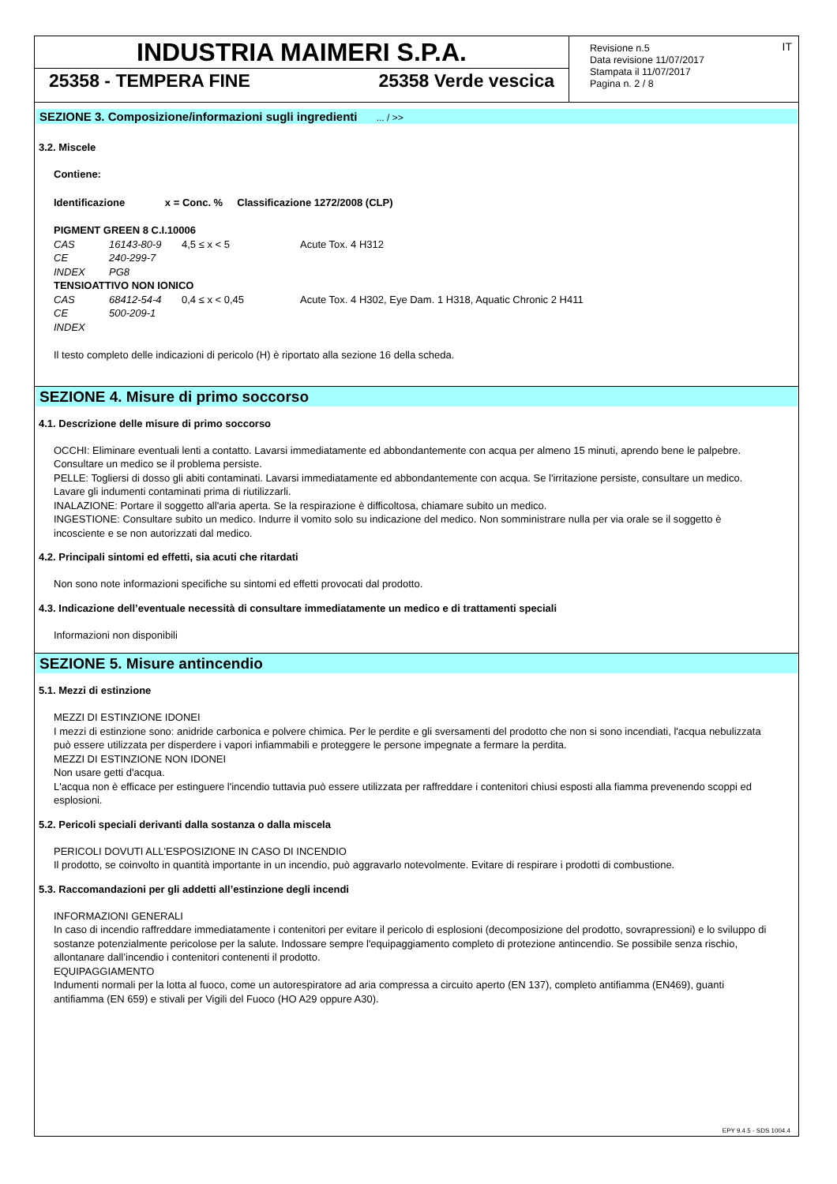INDUSTRIA MAIMERI S.P.A.
25358 - TEMPERA FINE 25358 Verde vescica
Revisione n.5
Data revisione 11/07/2017
Stampata il 11/07/2017
Pagina n. 2 / 8
IT
SEZIONE 3. Composizione/informazioni sugli ingredienti ... / >>
3.2. Miscele
Contiene:
Identificazione x = Conc. % Classificazione 1272/2008 (CLP)
| PIGMENT GREEN 8 C.I.10006 | | | |
| CAS | 16143-80-9 | 4,5 ≤ x < 5 | Acute Tox. 4 H312 |
| CE | 240-299-7 | | |
| INDEX | PG8 | | |
| TENSIOATTIVO NON IONICO | | | |
| CAS | 68412-54-4 | 0,4 ≤ x < 0,45 | Acute Tox. 4 H302, Eye Dam. 1 H318, Aquatic Chronic 2 H411 |
| CE | 500-209-1 | | |
| INDEX | | | |
Il testo completo delle indicazioni di pericolo (H) è riportato alla sezione 16 della scheda.
SEZIONE 4. Misure di primo soccorso
4.1. Descrizione delle misure di primo soccorso
OCCHI: Eliminare eventuali lenti a contatto. Lavarsi immediatamente ed abbondantemente con acqua per almeno 15 minuti, aprendo bene le palpebre. Consultare un medico se il problema persiste.
PELLE: Togliersi di dosso gli abiti contaminati. Lavarsi immediatamente ed abbondantemente con acqua. Se l'irritazione persiste, consultare un medico. Lavare gli indumenti contaminati prima di riutilizzarli.
INALAZIONE: Portare il soggetto all'aria aperta. Se la respirazione è difficoltosa, chiamare subito un medico.
INGESTIONE: Consultare subito un medico. Indurre il vomito solo su indicazione del medico. Non somministrare nulla per via orale se il soggetto è incosciente e se non autorizzati dal medico.
4.2. Principali sintomi ed effetti, sia acuti che ritardati
Non sono note informazioni specifiche su sintomi ed effetti provocati dal prodotto.
4.3. Indicazione dell’eventuale necessità di consultare immediatamente un medico e di trattamenti speciali
Informazioni non disponibili
SEZIONE 5. Misure antincendio
5.1. Mezzi di estinzione
MEZZI DI ESTINZIONE IDONEI
I mezzi di estinzione sono: anidride carbonica e polvere chimica. Per le perdite e gli sversamenti del prodotto che non si sono incendiati, l'acqua nebulizzata può essere utilizzata per disperdere i vapori infiammabili e proteggere le persone impegnate a fermare la perdita.
MEZZI DI ESTINZIONE NON IDONEI
Non usare getti d'acqua.
L'acqua non è efficace per estinguere l'incendio tuttavia può essere utilizzata per raffreddare i contenitori chiusi esposti alla fiamma prevenendo scoppi ed esplosioni.
5.2. Pericoli speciali derivanti dalla sostanza o dalla miscela
PERICOLI DOVUTI ALL'ESPOSIZIONE IN CASO DI INCENDIO
Il prodotto, se coinvolto in quantità importante in un incendio, può aggravarlo notevolmente. Evitare di respirare i prodotti di combustione.
5.3. Raccomandazioni per gli addetti all’estinzione degli incendi
INFORMAZIONI GENERALI
In caso di incendio raffreddare immediatamente i contenitori per evitare il pericolo di esplosioni (decomposizione del prodotto, sovrapressioni) e lo sviluppo di sostanze potenzialmente pericolose per la salute. Indossare sempre l'equipaggiamento completo di protezione antincendio. Se possibile senza rischio, allontanare dall’incendio i contenitori contenenti il prodotto.
EQUIPAGGIAMENTO
Indumenti normali per la lotta al fuoco, come un autorespiratore ad aria compressa a circuito aperto (EN 137), completo antifiamma (EN469), guanti antifiamma (EN 659) e stivali per Vigili del Fuoco (HO A29 oppure A30).
EPY 9.4.5 - SDS 1004.4